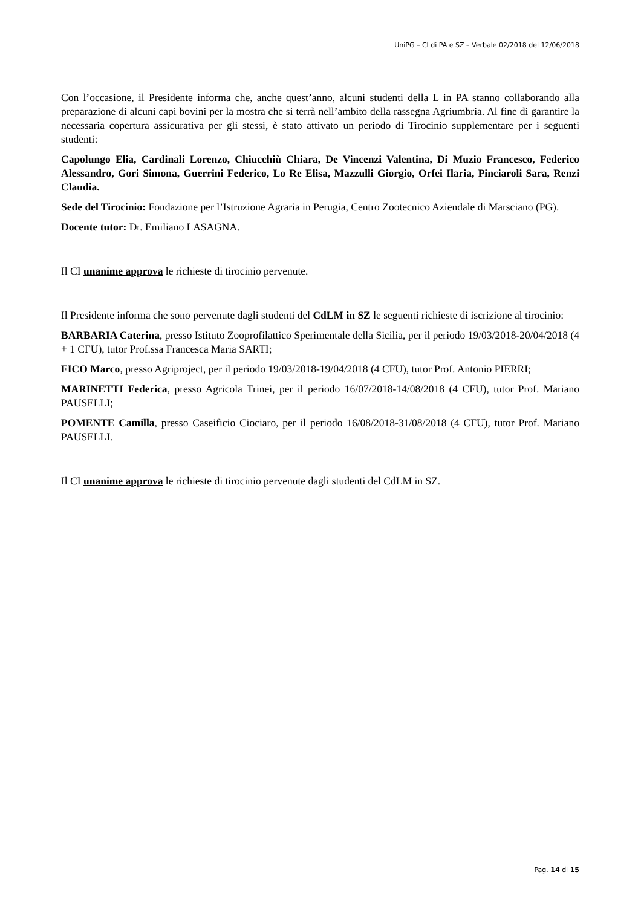UniPG – CI di PA e SZ – Verbale 02/2018 del 12/06/2018
Con l’occasione, il Presidente informa che, anche quest’anno, alcuni studenti della L in PA stanno collaborando alla preparazione di alcuni capi bovini per la mostra che si terrà nell’ambito della rassegna Agriumbria. Al fine di garantire la necessaria copertura assicurativa per gli stessi, è stato attivato un periodo di Tirocinio supplementare per i seguenti studenti:
Capolungo Elia, Cardinali Lorenzo, Chiucchiù Chiara, De Vincenzi Valentina, Di Muzio Francesco, Federico Alessandro, Gori Simona, Guerrini Federico, Lo Re Elisa, Mazzulli Giorgio, Orfei Ilaria, Pinciaroli Sara, Renzi Claudia.
Sede del Tirocinio: Fondazione per l’Istruzione Agraria in Perugia, Centro Zootecnico Aziendale di Marsciano (PG).
Docente tutor: Dr. Emiliano LASAGNA.
Il CI unanime approva le richieste di tirocinio pervenute.
Il Presidente informa che sono pervenute dagli studenti del CdLM in SZ le seguenti richieste di iscrizione al tirocinio:
BARBARIA Caterina, presso Istituto Zooprofilattico Sperimentale della Sicilia, per il periodo 19/03/2018-20/04/2018 (4 + 1 CFU), tutor Prof.ssa Francesca Maria SARTI;
FICO Marco, presso Agriproject, per il periodo 19/03/2018-19/04/2018 (4 CFU), tutor Prof. Antonio PIERRI;
MARINETTI Federica, presso Agricola Trinei, per il periodo 16/07/2018-14/08/2018 (4 CFU), tutor Prof. Mariano PAUSELLI;
POMENTE Camilla, presso Caseificio Ciociaro, per il periodo 16/08/2018-31/08/2018 (4 CFU), tutor Prof. Mariano PAUSELLI.
Il CI unanime approva le richieste di tirocinio pervenute dagli studenti del CdLM in SZ.
Pag. 14 di 15